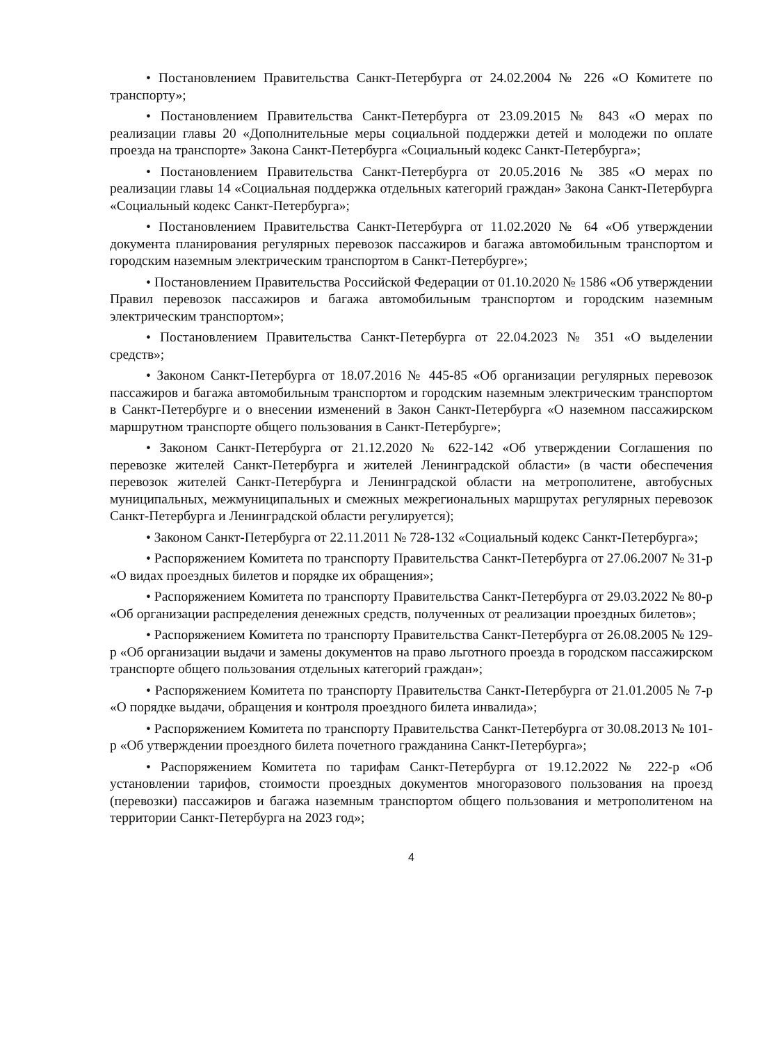• Постановлением Правительства Санкт-Петербурга от 24.02.2004 № 226 «О Комитете по транспорту»;
• Постановлением Правительства Санкт-Петербурга от 23.09.2015 № 843 «О мерах по реализации главы 20 «Дополнительные меры социальной поддержки детей и молодежи по оплате проезда на транспорте» Закона Санкт-Петербурга «Социальный кодекс Санкт-Петербурга»;
• Постановлением Правительства Санкт-Петербурга от 20.05.2016 № 385 «О мерах по реализации главы 14 «Социальная поддержка отдельных категорий граждан» Закона Санкт-Петербурга «Социальный кодекс Санкт-Петербурга»;
• Постановлением Правительства Санкт-Петербурга от 11.02.2020 № 64 «Об утверждении документа планирования регулярных перевозок пассажиров и багажа автомобильным транспортом и городским наземным электрическим транспортом в Санкт-Петербурге»;
• Постановлением Правительства Российской Федерации от 01.10.2020 № 1586 «Об утверждении Правил перевозок пассажиров и багажа автомобильным транспортом и городским наземным электрическим транспортом»;
• Постановлением Правительства Санкт-Петербурга от 22.04.2023 № 351 «О выделении средств»;
• Законом Санкт-Петербурга от 18.07.2016 № 445-85 «Об организации регулярных перевозок пассажиров и багажа автомобильным транспортом и городским наземным электрическим транспортом в Санкт-Петербурге и о внесении изменений в Закон Санкт-Петербурга «О наземном пассажирском маршрутном транспорте общего пользования в Санкт-Петербурге»;
• Законом Санкт-Петербурга от 21.12.2020 № 622-142 «Об утверждении Соглашения по перевозке жителей Санкт-Петербурга и жителей Ленинградской области» (в части обеспечения перевозок жителей Санкт-Петербурга и Ленинградской области на метрополитене, автобусных муниципальных, межмуниципальных и смежных межрегиональных маршрутах регулярных перевозок Санкт-Петербурга и Ленинградской области регулируется);
• Законом Санкт-Петербурга от 22.11.2011 № 728-132 «Социальный кодекс Санкт-Петербурга»;
• Распоряжением Комитета по транспорту Правительства Санкт-Петербурга от 27.06.2007 № 31-р «О видах проездных билетов и порядке их обращения»;
• Распоряжением Комитета по транспорту Правительства Санкт-Петербурга от 29.03.2022 № 80-р «Об организации распределения денежных средств, полученных от реализации проездных билетов»;
• Распоряжением Комитета по транспорту Правительства Санкт-Петербурга от 26.08.2005 № 129-р «Об организации выдачи и замены документов на право льготного проезда в городском пассажирском транспорте общего пользования отдельных категорий граждан»;
• Распоряжением Комитета по транспорту Правительства Санкт-Петербурга от 21.01.2005 № 7-р «О порядке выдачи, обращения и контроля проездного билета инвалида»;
• Распоряжением Комитета по транспорту Правительства Санкт-Петербурга от 30.08.2013 № 101-р «Об утверждении проездного билета почетного гражданина Санкт-Петербурга»;
• Распоряжением Комитета по тарифам Санкт-Петербурга от 19.12.2022 № 222-р «Об установлении тарифов, стоимости проездных документов многоразового пользования на проезд (перевозки) пассажиров и багажа наземным транспортом общего пользования и метрополитеном на территории Санкт-Петербурга на 2023 год»;
4